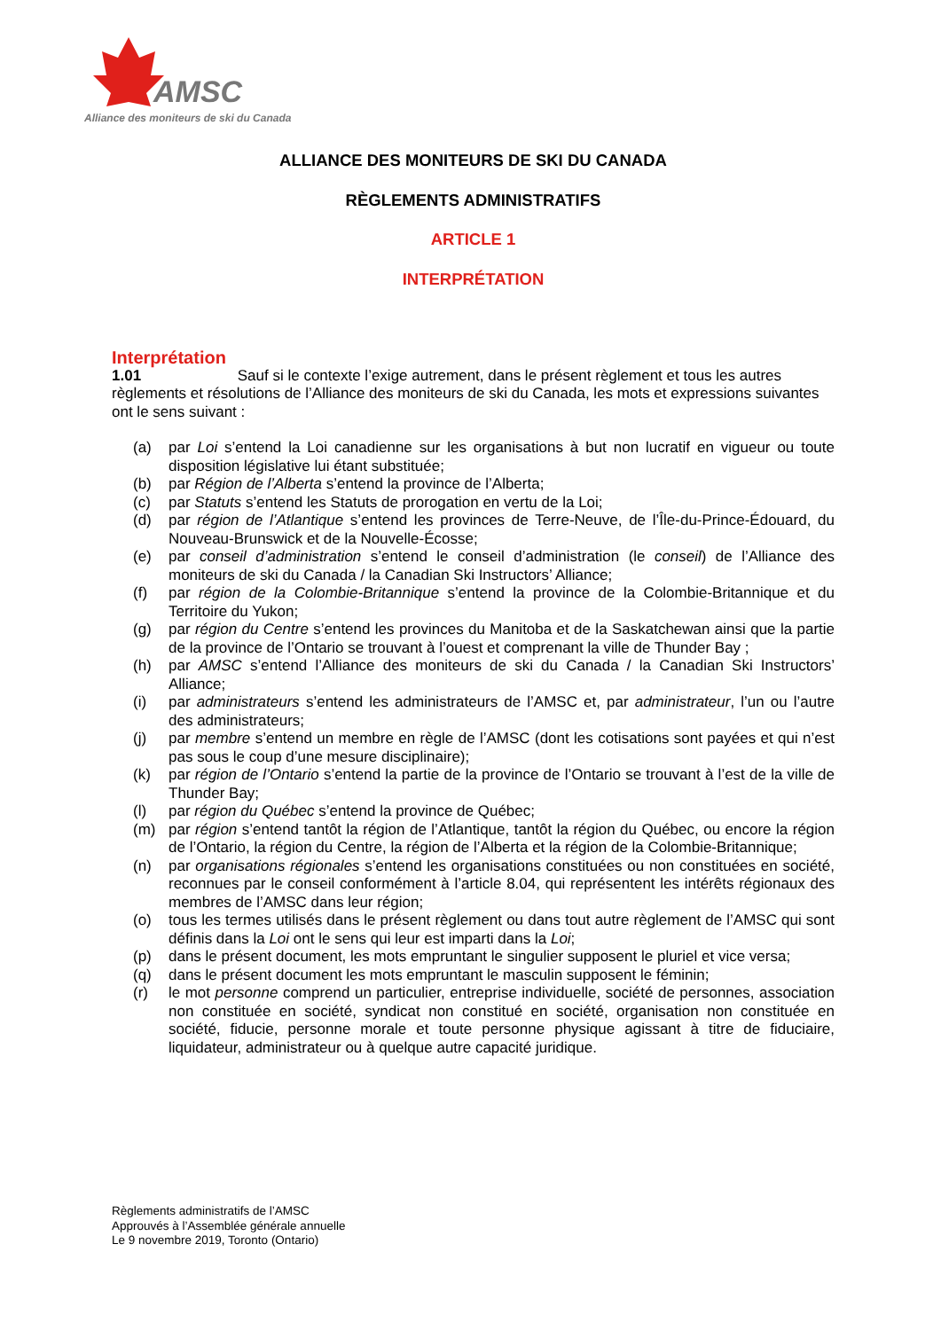AMSC
Alliance des moniteurs de ski du Canada
ALLIANCE DES MONITEURS DE SKI DU CANADA
RÈGLEMENTS ADMINISTRATIFS
ARTICLE 1
INTERPRÉTATION
Interprétation
1.01 Sauf si le contexte l’exige autrement, dans le présent règlement et tous les autres règlements et résolutions de l’Alliance des moniteurs de ski du Canada, les mots et expressions suivantes ont le sens suivant :
(a) par Loi s’entend la Loi canadienne sur les organisations à but non lucratif en vigueur ou toute disposition législative lui étant substituée;
(b) par Région de l’Alberta s’entend la province de l’Alberta;
(c) par Statuts s’entend les Statuts de prorogation en vertu de la Loi;
(d) par région de l’Atlantique s’entend les provinces de Terre-Neuve, de l’Île-du-Prince-Édouard, du Nouveau-Brunswick et de la Nouvelle-Écosse;
(e) par conseil d’administration s’entend le conseil d’administration (le conseil) de l’Alliance des moniteurs de ski du Canada / la Canadian Ski Instructors’ Alliance;
(f) par région de la Colombie-Britannique s’entend la province de la Colombie-Britannique et du Territoire du Yukon;
(g) par région du Centre s’entend les provinces du Manitoba et de la Saskatchewan ainsi que la partie de la province de l’Ontario se trouvant à l’ouest et comprenant la ville de Thunder Bay ;
(h) par AMSC s’entend l’Alliance des moniteurs de ski du Canada / la Canadian Ski Instructors’ Alliance;
(i) par administrateurs s’entend les administrateurs de l’AMSC et, par administrateur, l’un ou l’autre des administrateurs;
(j) par membre s’entend un membre en règle de l’AMSC (dont les cotisations sont payées et qui n’est pas sous le coup d’une mesure disciplinaire);
(k) par région de l’Ontario s’entend la partie de la province de l’Ontario se trouvant à l’est de la ville de Thunder Bay;
(l) par région du Québec s’entend la province de Québec;
(m) par région s’entend tantôt la région de l’Atlantique, tantôt la région du Québec, ou encore la région de l’Ontario, la région du Centre, la région de l’Alberta et la région de la Colombie-Britannique;
(n) par organisations régionales s’entend les organisations constituées ou non constituées en société, reconnues par le conseil conformément à l’article 8.04, qui représentent les intérêts régionaux des membres de l’AMSC dans leur région;
(o) tous les termes utilisés dans le présent règlement ou dans tout autre règlement de l’AMSC qui sont définis dans la Loi ont le sens qui leur est imparti dans la Loi;
(p) dans le présent document, les mots empruntant le singulier supposent le pluriel et vice versa;
(q) dans le présent document les mots empruntant le masculin supposent le féminin;
(r) le mot personne comprend un particulier, entreprise individuelle, société de personnes, association non constituée en société, syndicat non constitué en société, organisation non constituée en société, fiducie, personne morale et toute personne physique agissant à titre de fiduciaire, liquidateur, administrateur ou à quelque autre capacité juridique.
Règlements administratifs de l’AMSC
Approuvés à l’Assemblée générale annuelle
Le 9 novembre 2019, Toronto (Ontario)